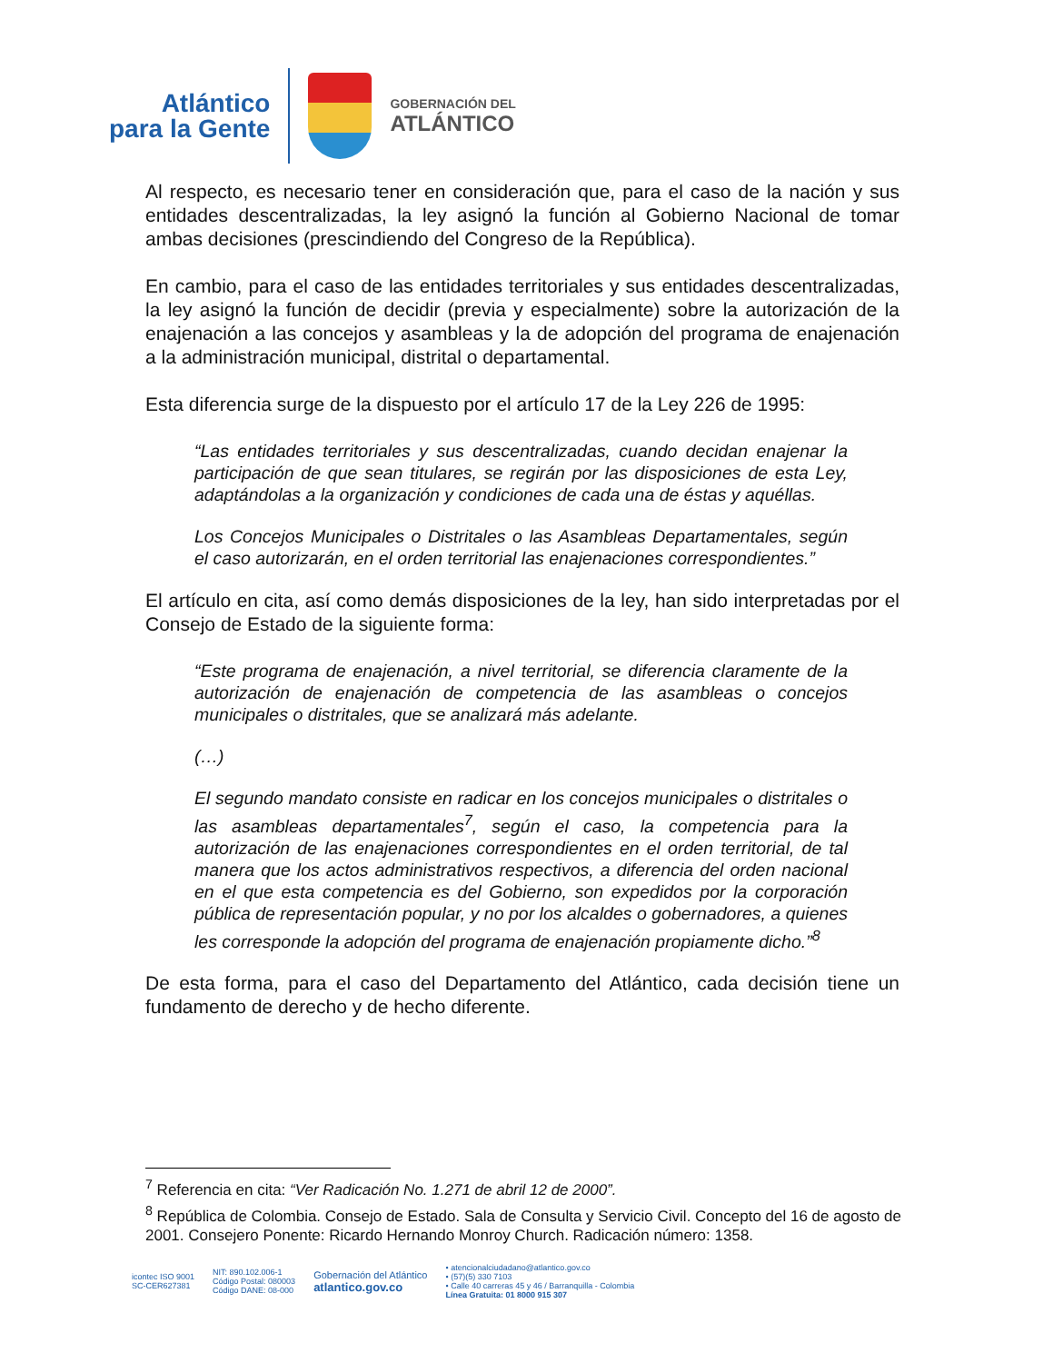Atlántico
para la Gente
GOBERNACIÓN DEL
ATLÁNTICO
Al respecto, es necesario tener en consideración que, para el caso de la nación y sus entidades descentralizadas, la ley asignó la función al Gobierno Nacional de tomar ambas decisiones (prescindiendo del Congreso de la República).
En cambio, para el caso de las entidades territoriales y sus entidades descentralizadas, la ley asignó la función de decidir (previa y especialmente) sobre la autorización de la enajenación a las concejos y asambleas y la de adopción del programa de enajenación a la administración municipal, distrital o departamental.
Esta diferencia surge de la dispuesto por el artículo 17 de la Ley 226 de 1995:
“Las entidades territoriales y sus descentralizadas, cuando decidan enajenar la participación de que sean titulares, se regirán por las disposiciones de esta Ley, adaptándolas a la organización y condiciones de cada una de éstas y aquéllas.
Los Concejos Municipales o Distritales o las Asambleas Departamentales, según el caso autorizarán, en el orden territorial las enajenaciones correspondientes.”
El artículo en cita, así como demás disposiciones de la ley, han sido interpretadas por el Consejo de Estado de la siguiente forma:
“Este programa de enajenación, a nivel territorial, se diferencia claramente de la autorización de enajenación de competencia de las asambleas o concejos municipales o distritales, que se analizará más adelante.
(…)
El segundo mandato consiste en radicar en los concejos municipales o distritales o las asambleas departamentales<sup>7</sup>, según el caso, la competencia para la autorización de las enajenaciones correspondientes en el orden territorial, de tal manera que los actos administrativos respectivos, a diferencia del orden nacional en el que esta competencia es del Gobierno, son expedidos por la corporación pública de representación popular, y no por los alcaldes o gobernadores, a quienes les corresponde la adopción del programa de enajenación propiamente dicho.”<sup>8</sup>
De esta forma, para el caso del Departamento del Atlántico, cada decisión tiene un fundamento de derecho y de hecho diferente.
<sup>7</sup> Referencia en cita: “Ver Radicación No. 1.271 de abril 12 de 2000”.
<sup>8</sup> República de Colombia. Consejo de Estado. Sala de Consulta y Servicio Civil. Concepto del 16 de agosto de 2001. Consejero Ponente: Ricardo Hernando Monroy Church. Radicación número: 1358.
icontec ISO 9001
SC-CER627381
NIT: 890.102.006-1
Código Postal: 080003
Código DANE: 08-000
Gobernación del Atlántico
atlantico.gov.co
• atencionalciudadano@atlantico.gov.co
• (57)(5) 330 7103
• Calle 40 carreras 45 y 46 / Barranquilla - Colombia
Línea Gratuita: 01 8000 915 307